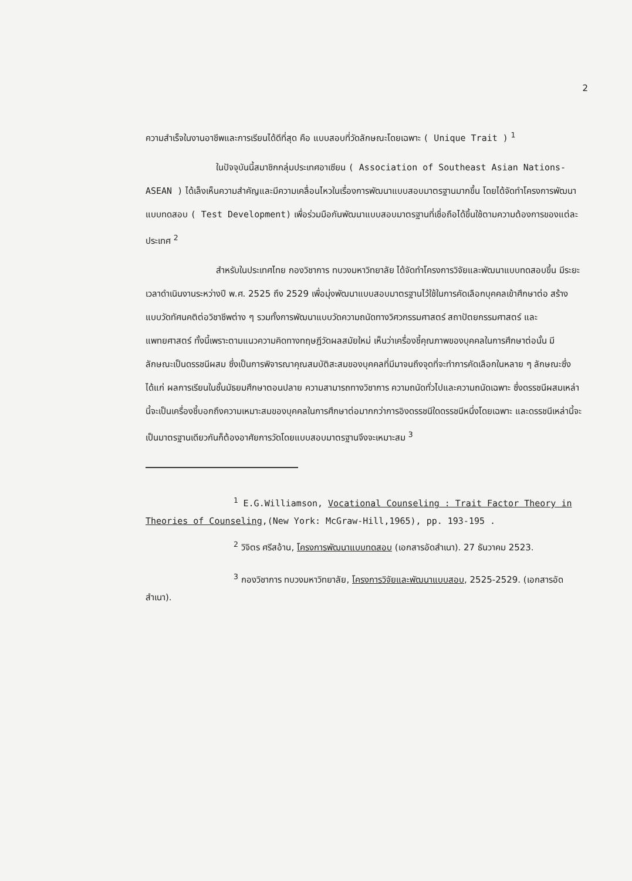2
ความสำเร็จในงานอาชีพและการเรียนได้ดีที่สุด คือ แบบสอบที่วัดลักษณะโดยเฉพาะ ( Unique Trait ) <sup>1</sup>
ในปัจจุบันนี้สมาชิกกลุ่มประเทศอาเซียน ( Association of Southeast Asian Nations- ASEAN ) ได้เล็งเห็นความสำคัญและมีความเคลื่อนไหวในเรื่องการพัฒนาแบบสอบมาตรฐานมากขึ้น โดยได้จัดทำโครงการพัฒนาแบบทดสอบ ( Test Development) เพื่อร่วมมือกันพัฒนาแบบสอบมาตรฐานที่เชื่อถือได้ขึ้นใช้ตามความต้องการของแต่ละประเทศ <sup>2</sup>
สำหรับในประเทศไทย กองวิชาการ ทบวงมหาวิทยาลัย ได้จัดทำโครงการวิจัยและพัฒนาแบบทดสอบขึ้น มีระยะเวลาดำเนินงานระหว่างปี พ.ศ. 2525 ถึง 2529 เพื่อมุ่งพัฒนาแบบสอบมาตรฐานไว้ใช้ในการคัดเลือกบุคคลเข้าศึกษาต่อ สร้างแบบวัดทัศนคติต่อวิชาชีพต่าง ๆ รวมทั้งการพัฒนาแบบวัดความถนัดทางวิศวกรรมศาสตร์ สถาปัตยกรรมศาสตร์ และ แพทยศาสตร์ ทั้งนี้เพราะตามแนวความคิดทางทฤษฎีวัดผลสมัยใหม่ เห็นว่าเครื่องชี้คุณภาพของบุคคลในการศึกษาต่อนั้น มีลักษณะเป็นดรรชนีผสม ซึ่งเป็นการพิจารณาคุณสมบัติสะสมของบุคคลที่มีมาจนถึงจุดที่จะทำการคัดเลือกในหลาย ๆ ลักษณะซึ่งได้แก่ ผลการเรียนในชั้นมัธยมศึกษาตอนปลาย ความสามารถทางวิชาการ ความถนัดทั่วไปและความถนัดเฉพาะ ซึ่งดรรชนีผสมเหล่านี้จะเป็นเครื่องชี้บอกถึงความเหมาะสมของบุคคลในการศึกษาต่อมากกว่าการอิงดรรชนีใดดรรชนีหนึ่งโดยเฉพาะ และดรรชนีเหล่านี้จะเป็นมาตรฐานเดียวกันก็ต้องอาศัยการวัดโดยแบบสอบมาตรฐานจึงจะเหมาะสม <sup>3</sup>
<sup>1</sup> E.G.Williamson, Vocational Counseling : Trait Factor Theory in Theories of Counseling,(New York: McGraw-Hill,1965), pp. 193-195 .
<sup>2</sup> วิจิตร ศรีสอ้าน, โครงการพัฒนาแบบทดสอบ (เอกสารอัดสำเนา). 27 ธันวาคม 2523.
<sup>3</sup> กองวิชาการ ทบวงมหาวิทยาลัย, โครงการวิจัยและพัฒนาแบบสอบ, 2525-2529. (เอกสารอัดสำเนา).